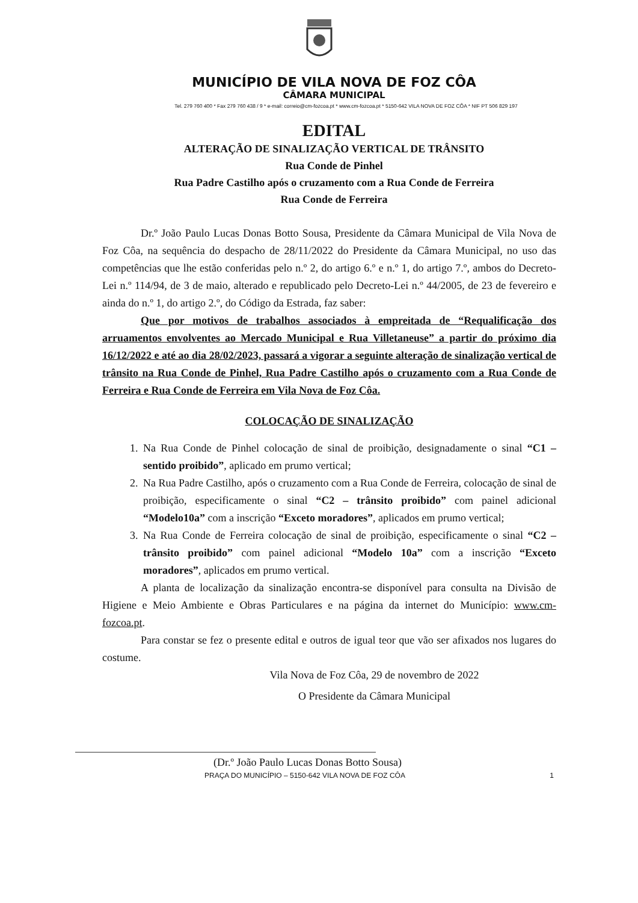MUNICÍPIO DE VILA NOVA DE FOZ CÔA
CÂMARA MUNICIPAL
Tel. 279 760 400 * Fax 279 760 438 / 9 * e-mail: correio@cm-fozcoa.pt * www.cm-fozcoa.pt * 5150-642 VILA NOVA DE FOZ CÔA * NIF PT 506 829 197
EDITAL
ALTERAÇÃO DE SINALIZAÇÃO VERTICAL DE TRÂNSITO
Rua Conde de Pinhel
Rua Padre Castilho após o cruzamento com a Rua Conde de Ferreira
Rua Conde de Ferreira
Dr.º João Paulo Lucas Donas Botto Sousa, Presidente da Câmara Municipal de Vila Nova de Foz Côa, na sequência do despacho de 28/11/2022 do Presidente da Câmara Municipal, no uso das competências que lhe estão conferidas pelo n.º 2, do artigo 6.º e n.º 1, do artigo 7.º, ambos do Decreto-Lei n.º 114/94, de 3 de maio, alterado e republicado pelo Decreto-Lei n.º 44/2005, de 23 de fevereiro e ainda do n.º 1, do artigo 2.º, do Código da Estrada, faz saber:
Que por motivos de trabalhos associados à empreitada de “Requalificação dos arruamentos envolventes ao Mercado Municipal e Rua Villetaneuse” a partir do próximo dia 16/12/2022 e até ao dia 28/02/2023, passará a vigorar a seguinte alteração de sinalização vertical de trânsito na Rua Conde de Pinhel, Rua Padre Castilho após o cruzamento com a Rua Conde de Ferreira e Rua Conde de Ferreira em Vila Nova de Foz Côa.
COLOCAÇÃO DE SINALIZAÇÃO
1. Na Rua Conde de Pinhel colocação de sinal de proibição, designadamente o sinal “C1 – sentido proibido”, aplicado em prumo vertical;
2. Na Rua Padre Castilho, após o cruzamento com a Rua Conde de Ferreira, colocação de sinal de proibição, especificamente o sinal “C2 – trânsito proibido” com painel adicional “Modelo10a” com a inscrição “Exceto moradores”, aplicados em prumo vertical;
3. Na Rua Conde de Ferreira colocação de sinal de proibição, especificamente o sinal “C2 – trânsito proibido” com painel adicional “Modelo 10a” com a inscrição “Exceto moradores”, aplicados em prumo vertical.
A planta de localização da sinalização encontra-se disponível para consulta na Divisão de Higiene e Meio Ambiente e Obras Particulares e na página da internet do Município: www.cm-fozcoa.pt.
Para constar se fez o presente edital e outros de igual teor que vão ser afixados nos lugares do costume.
Vila Nova de Foz Côa, 29 de novembro de 2022
O Presidente da Câmara Municipal
(Dr.º João Paulo Lucas Donas Botto Sousa)
PRAÇA DO MUNICÍPIO – 5150-642 VILA NOVA DE FOZ CÔA 1